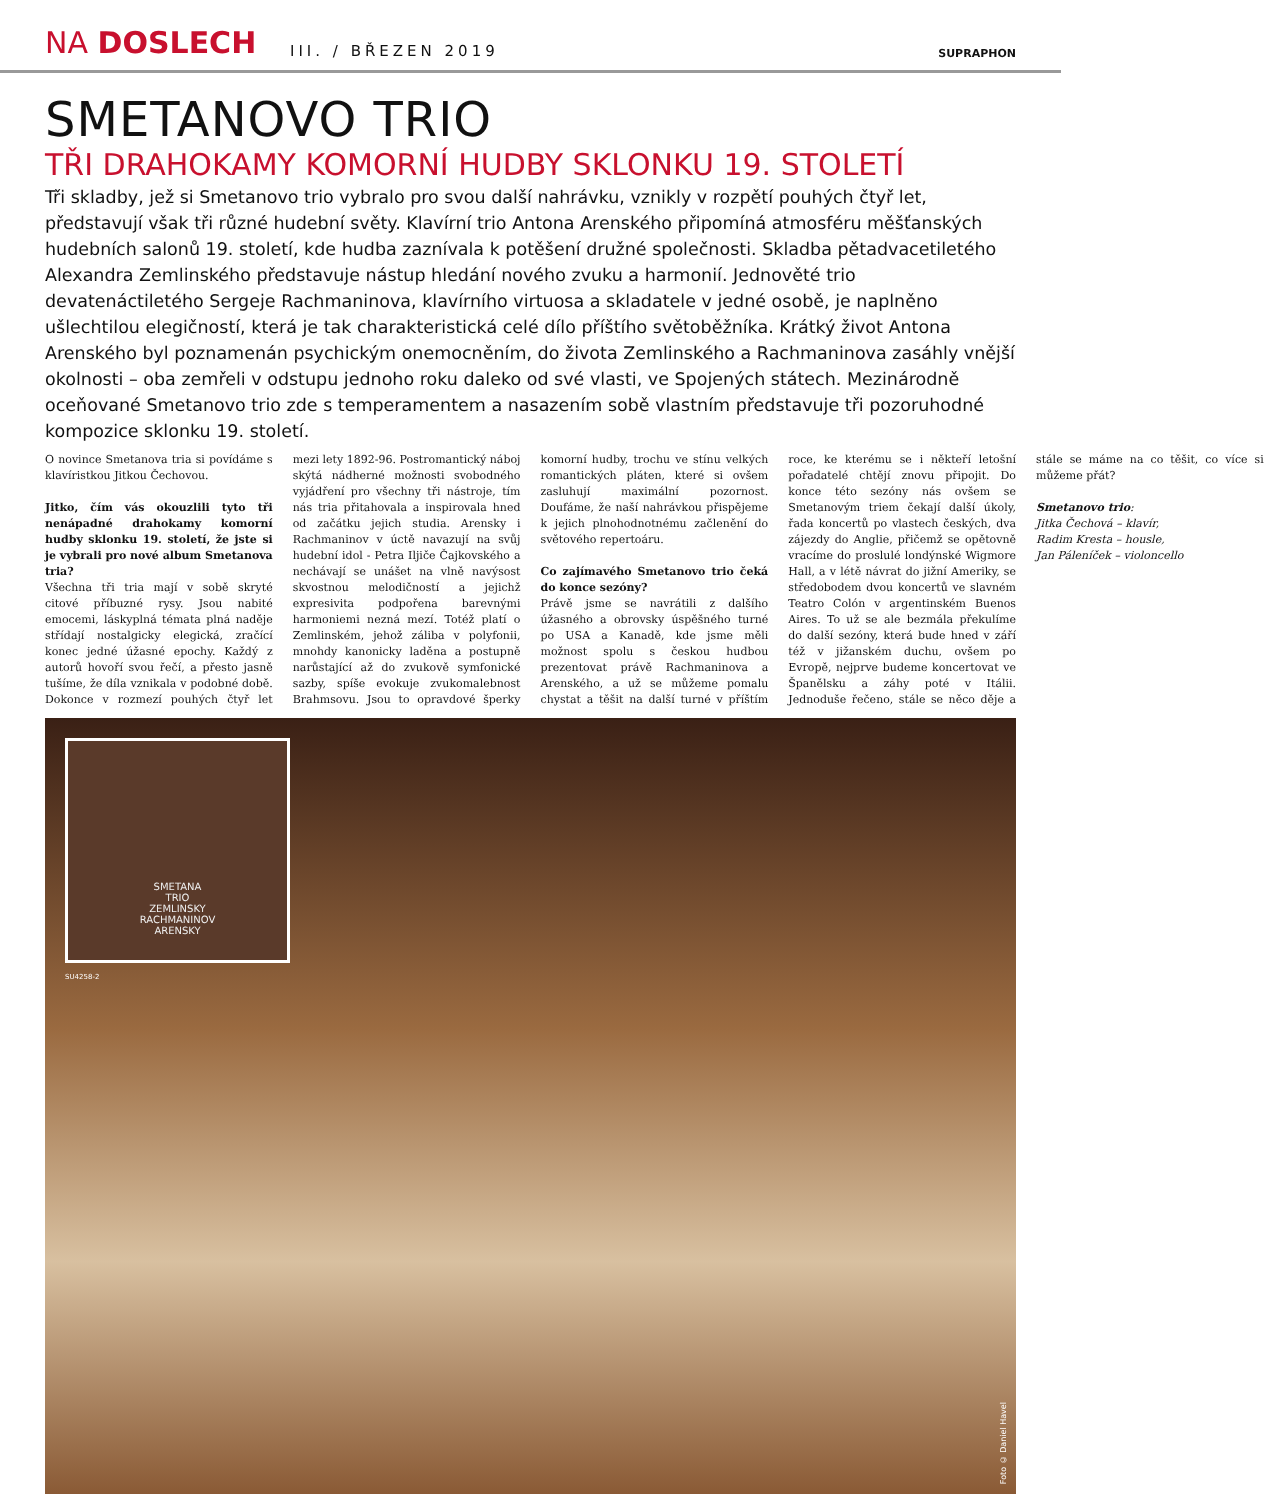NA DOSLECH
III. / BŘEZEN 2019
SUPRAPHON
SMETANOVO TRIO
TŘI DRAHOKAMY KOMORNÍ HUDBY SKLONKU 19. STOLETÍ
Tři skladby, jež si Smetanovo trio vybralo pro svou další nahrávku, vznikly v rozpětí pouhých čtyř let, představují však tři různé hudební světy. Klavírní trio Antona Arenského připomíná atmosféru měšťanských hudebních salonů 19. století, kde hudba zaznívala k potěšení družné společnosti. Skladba pětadvacetiletého Alexandra Zemlinského představuje nástup hledání nového zvuku a harmonií. Jednověté trio devatenáctiletého Sergeje Rachmaninova, klavírního virtuosa a skladatele v jedné osobě, je naplněno ušlechtilou elegičností, která je tak charakteristická celé dílo příštího světoběžníka. Krátký život Antona Arenského byl poznamenán psychickým onemocněním, do života Zemlinského a Rachmaninova zasáhly vnější okolnosti – oba zemřeli v odstupu jednoho roku daleko od své vlasti, ve Spojených státech. Mezinárodně oceňované Smetanovo trio zde s temperamentem a nasazením sobě vlastním představuje tři pozoruhodné kompozice sklonku 19. století.
O novince Smetanova tria si povídáme s klavíristkou Jitkou Čechovou.
Jitko, čím vás okouzlili tyto tři nenápadné drahokamy komorní hudby sklonku 19. století, že jste si je vybrali pro nové album Smetanova tria?
Všechna tři tria mají v sobě skryté citové příbuzné rysy. Jsou nabité emocemi, láskyplná témata plná naděje střídají nostalgicky elegická, zračící konec jedné úžasné epochy. Každý z autorů hovoří svou řečí, a přesto jasně tušíme, že díla vznikala v podobné době. Dokonce v rozmezí pouhých čtyř let mezi lety 1892-96. Postromantický náboj skýtá nádherné možnosti svobodného vyjádření pro všechny tři nástroje, tím nás tria přitahovala a inspirovala hned od začátku jejich studia. Arensky i Rachmaninov v úctě navazují na svůj hudební idol - Petra Iljiče Čajkovského a nechávají se unášet na vlně navýsost skvostnou melodičností a jejichž expresivita podpořena barevnými harmoniemi nezná mezí. Totéž platí o Zemlinském, jehož záliba v polyfonii, mnohdy kanonicky laděna a postupně narůstající až do zvukově symfonické sazby, spíše evokuje zvukomalebnost Brahmsovu. Jsou to opravdové šperky komorní hudby, trochu ve stínu velkých romantických pláten, které si ovšem zasluhují maximální pozornost. Doufáme, že naší nahrávkou přispějeme k jejich plnohodnotnému začlenění do světového repertoáru.
Co zajímavého Smetanovo trio čeká do konce sezóny?
Právě jsme se navrátili z dalšího úžasného a obrovsky úspěšného turné po USA a Kanadě, kde jsme měli možnost spolu s českou hudbou prezentovat právě Rachmaninova a Arenského, a už se můžeme pomalu chystat a těšit na další turné v příštím roce, ke kterému se i někteří letošní pořadatelé chtějí znovu připojit. Do konce této sezóny nás ovšem se Smetanovým triem čekají další úkoly, řada koncertů po vlastech českých, dva zájezdy do Anglie, přičemž se opětovně vracíme do proslulé londýnské Wigmore Hall, a v létě návrat do jižní Ameriky, se středobodem dvou koncertů ve slavném Teatro Colón v argentinském Buenos Aires. To už se ale bezmála překulíme do další sezóny, která bude hned v září též v jižanském duchu, ovšem po Evropě, nejprve budeme koncertovat ve Španělsku a záhy poté v Itálii. Jednoduše řečeno, stále se něco děje a stále se máme na co těšit, co více si můžeme přát?
Smetanovo trio:
Jitka Čechová – klavír,
Radim Kresta – housle,
Jan Páleníček – violoncello
SMETANA
TRIO
ZEMLINSKY
RACHMANINOV
ARENSKY
SU4258-2
Foto © Daniel Havel